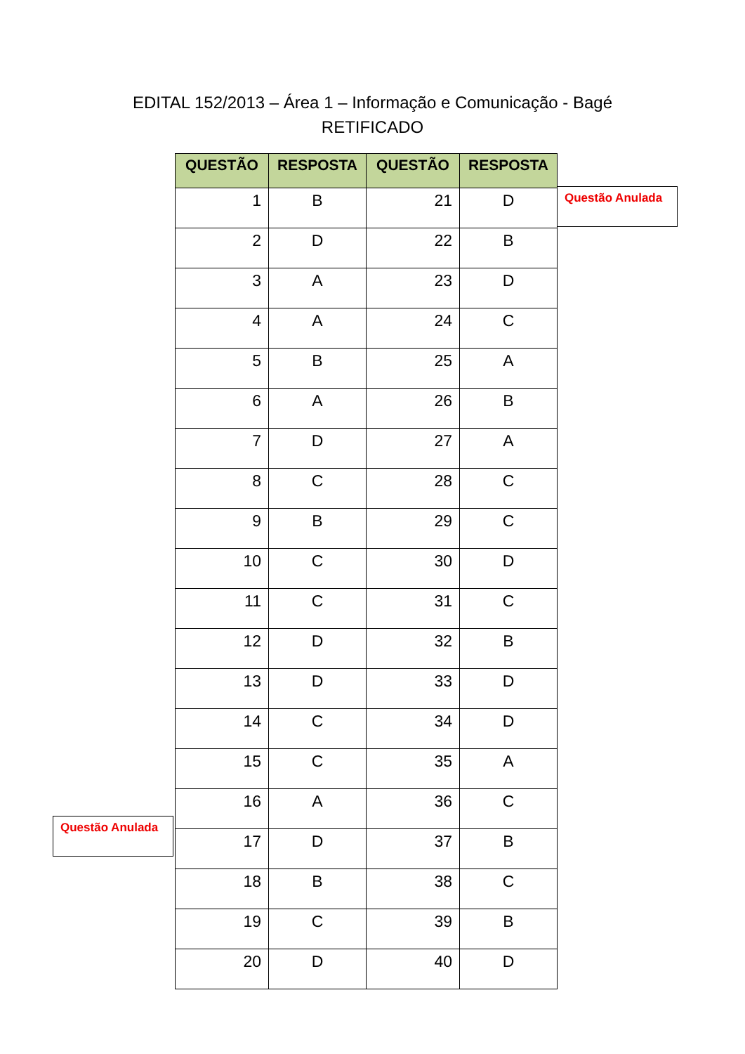EDITAL 152/2013 – Área 1 – Informação e Comunicação - Bagé
RETIFICADO
| QUESTÃO | RESPOSTA | QUESTÃO | RESPOSTA |
| --- | --- | --- | --- |
| 1 | B | 21 | D |
| 2 | D | 22 | B |
| 3 | A | 23 | D |
| 4 | A | 24 | C |
| 5 | B | 25 | A |
| 6 | A | 26 | B |
| 7 | D | 27 | A |
| 8 | C | 28 | C |
| 9 | B | 29 | C |
| 10 | C | 30 | D |
| 11 | C | 31 | C |
| 12 | D | 32 | B |
| 13 | D | 33 | D |
| 14 | C | 34 | D |
| 15 | C | 35 | A |
| 16 | A | 36 | C |
| 17 | D | 37 | B |
| 18 | B | 38 | C |
| 19 | C | 39 | B |
| 20 | D | 40 | D |
Questão Anulada
Questão Anulada